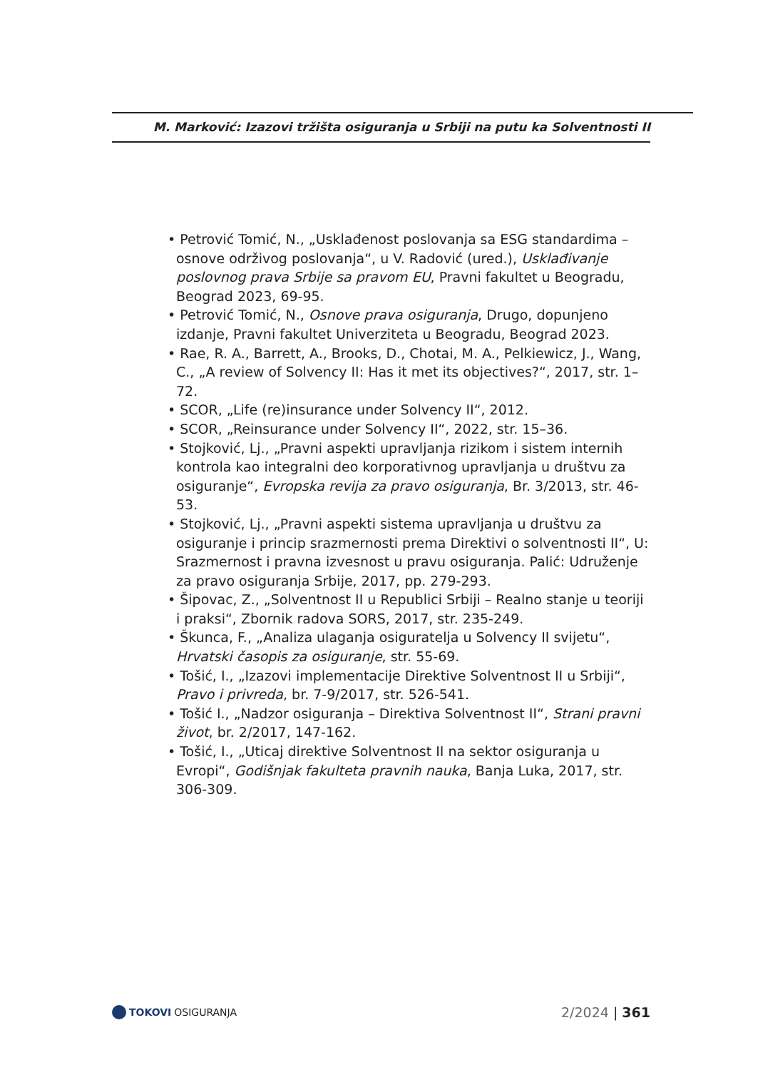M. Marković: Izazovi tržišta osiguranja u Srbiji na putu ka Solventnosti II
• Petrović Tomić, N., „Usklađenost poslovanja sa ESG standardima – osnove održivog poslovanja“, u V. Radović (ured.), Usklađivanje poslovnog prava Srbije sa pravom EU, Pravni fakultet u Beogradu, Beograd 2023, 69-95.
• Petrović Tomić, N., Osnove prava osiguranja, Drugo, dopunjeno izdanje, Pravni fakultet Univerziteta u Beogradu, Beograd 2023.
• Rae, R. A., Barrett, A., Brooks, D., Chotai, M. A., Pelkiewicz, J., Wang, C., „A review of Solvency II: Has it met its objectives?“, 2017, str. 1–72.
• SCOR, „Life (re)insurance under Solvency II“, 2012.
• SCOR, „Reinsurance under Solvency II“, 2022, str. 15–36.
• Stojković, Lj., „Pravni aspekti upravljanja rizikom i sistem internih kontrola kao integralni deo korporativnog upravljanja u društvu za osiguranje“, Evropska revija za pravo osiguranja, Br. 3/2013, str. 46-53.
• Stojković, Lj., „Pravni aspekti sistema upravljanja u društvu za osiguranje i princip srazmernosti prema Direktivi o solventnosti II“, U: Srazmernost i pravna izvesnost u pravu osiguranja. Palić: Udruženje za pravo osiguranja Srbije, 2017, pp. 279-293.
• Šipovac, Z., „Solventnost II u Republici Srbiji – Realno stanje u teoriji i praksi“, Zbornik radova SORS, 2017, str. 235-249.
• Škunca, F., „Analiza ulaganja osiguratelja u Solvency II svijetu“, Hrvatski časopis za osiguranje, str. 55-69.
• Tošić, I., „Izazovi implementacije Direktive Solventnost II u Srbiji“, Pravo i privreda, br. 7-9/2017, str. 526-541.
• Tošić I., „Nadzor osiguranja – Direktiva Solventnost II“, Strani pravni život, br. 2/2017, 147-162.
• Tošić, I., „Uticaj direktive Solventnost II na sektor osiguranja u Evropi“, Godišnjak fakulteta pravnih nauka, Banja Luka, 2017, str. 306-309.
TOKOVI OSIGURANJA
2/2024 | 361